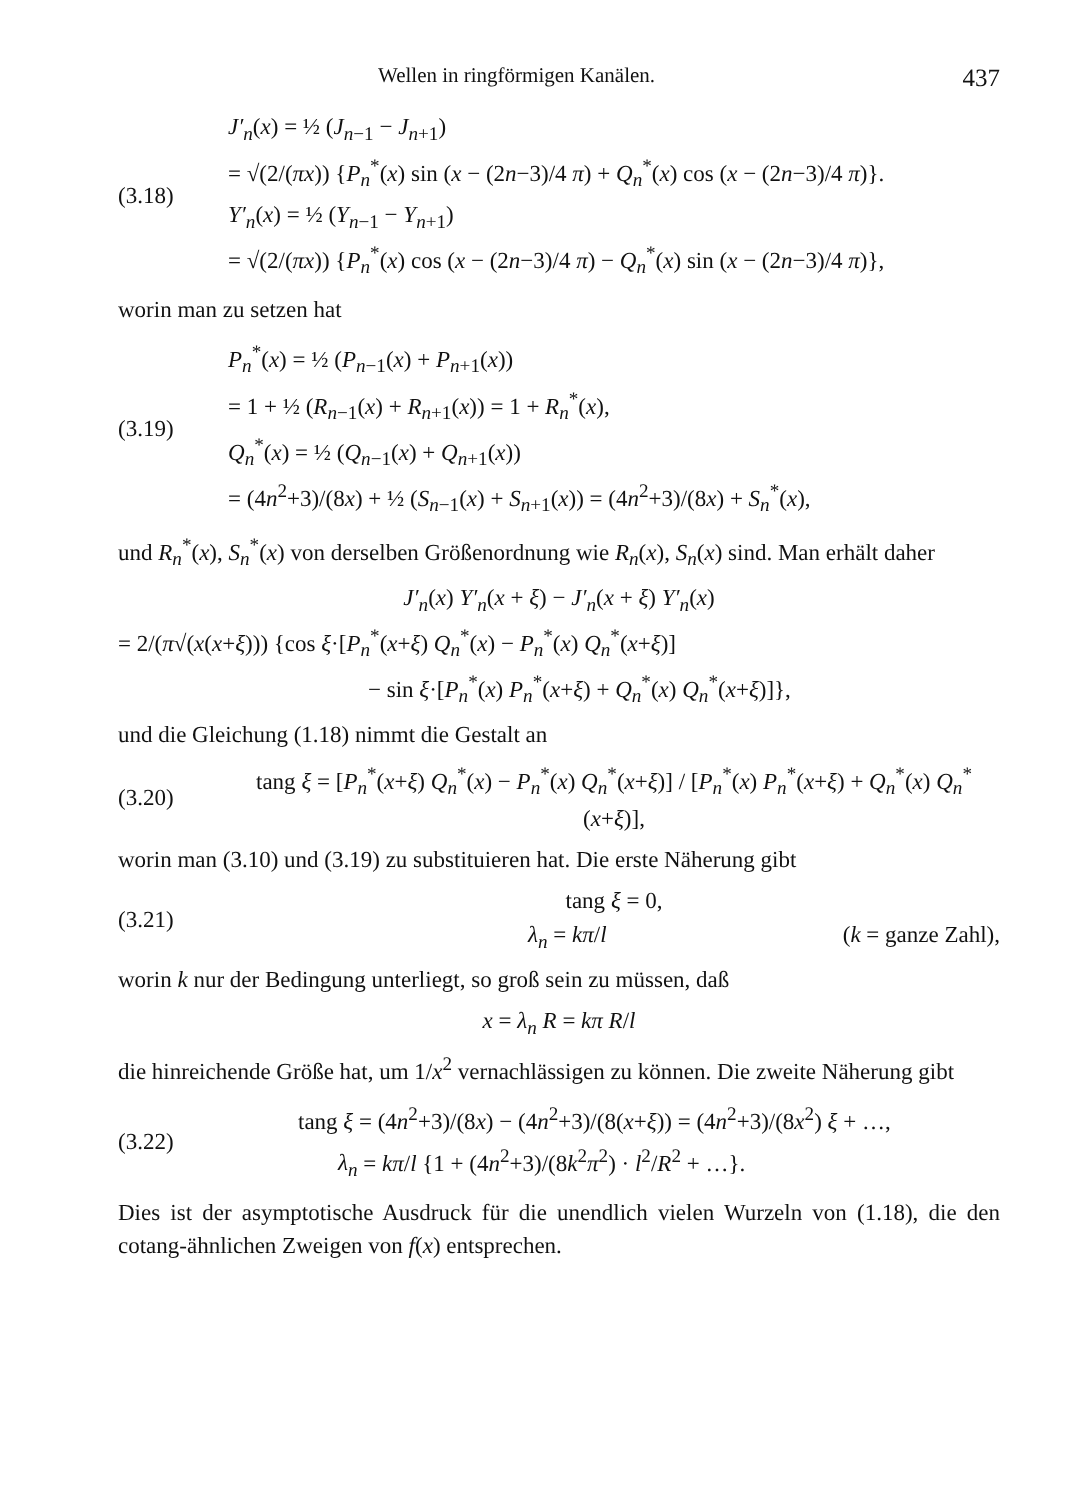Wellen in ringförmigen Kanälen. 437
(3.18)
J′<sub>n</sub>(x) = ½ (J<sub>n−1</sub> − J<sub>n+1</sub>)
= √(2/(πx)) {P<sub>n</sub><sup>*</sup>(x) sin (x − (2n−3)/4 π) + Q<sub>n</sub><sup>*</sup>(x) cos (x − (2n−3)/4 π)}.
Y′<sub>n</sub>(x) = ½ (Y<sub>n−1</sub> − Y<sub>n+1</sub>)
= √(2/(πx)) {P<sub>n</sub><sup>*</sup>(x) cos (x − (2n−3)/4 π) − Q<sub>n</sub><sup>*</sup>(x) sin (x − (2n−3)/4 π)},
worin man zu setzen hat
(3.19)
P<sub>n</sub><sup>*</sup>(x) = ½ (P<sub>n−1</sub>(x) + P<sub>n+1</sub>(x))
= 1 + ½ (R<sub>n−1</sub>(x) + R<sub>n+1</sub>(x)) = 1 + R<sub>n</sub><sup>*</sup>(x),
Q<sub>n</sub><sup>*</sup>(x) = ½ (Q<sub>n−1</sub>(x) + Q<sub>n+1</sub>(x))
= (4n<sup>2</sup>+3)/(8x) + ½ (S<sub>n−1</sub>(x) + S<sub>n+1</sub>(x)) = (4n<sup>2</sup>+3)/(8x) + S<sub>n</sub><sup>*</sup>(x),
und R<sub>n</sub><sup>*</sup>(x), S<sub>n</sub><sup>*</sup>(x) von derselben Größenordnung wie R<sub>n</sub>(x), S<sub>n</sub>(x) sind. Man erhält daher
J′<sub>n</sub>(x) Y′<sub>n</sub>(x + ξ) − J′<sub>n</sub>(x + ξ) Y′<sub>n</sub>(x)
= 2/(π√(x(x+ξ))) {cos ξ·[P<sub>n</sub><sup>*</sup>(x+ξ) Q<sub>n</sub><sup>*</sup>(x) − P<sub>n</sub><sup>*</sup>(x) Q<sub>n</sub><sup>*</sup>(x+ξ)]
− sin ξ·[P<sub>n</sub><sup>*</sup>(x) P<sub>n</sub><sup>*</sup>(x+ξ) + Q<sub>n</sub><sup>*</sup>(x) Q<sub>n</sub><sup>*</sup>(x+ξ)]},
und die Gleichung (1.18) nimmt die Gestalt an
(3.20)
tang ξ = [P<sub>n</sub><sup>*</sup>(x+ξ) Q<sub>n</sub><sup>*</sup>(x) − P<sub>n</sub><sup>*</sup>(x) Q<sub>n</sub><sup>*</sup>(x+ξ)] / [P<sub>n</sub><sup>*</sup>(x) P<sub>n</sub><sup>*</sup>(x+ξ) + Q<sub>n</sub><sup>*</sup>(x) Q<sub>n</sub><sup>*</sup>(x+ξ)],
worin man (3.10) und (3.19) zu substituieren hat. Die erste Näherung gibt
(3.21)
tang ξ = 0,
λ<sub>n</sub> = kπ/l (k = ganze Zahl),
worin k nur der Bedingung unterliegt, so groß sein zu müssen, daß
x = λ<sub>n</sub> R = kπ R/l
die hinreichende Größe hat, um 1/x<sup>2</sup> vernachlässigen zu können. Die zweite Näherung gibt
(3.22)
tang ξ = (4n<sup>2</sup>+3)/(8x) − (4n<sup>2</sup>+3)/(8(x+ξ)) = (4n<sup>2</sup>+3)/(8x<sup>2</sup>) ξ + …,
λ<sub>n</sub> = kπ/l {1 + (4n<sup>2</sup>+3)/(8k<sup>2</sup>π<sup>2</sup>) · l<sup>2</sup>/R<sup>2</sup> + …}.
Dies ist der asymptotische Ausdruck für die unendlich vielen Wurzeln von (1.18), die den cotang-ähnlichen Zweigen von f(x) entsprechen.